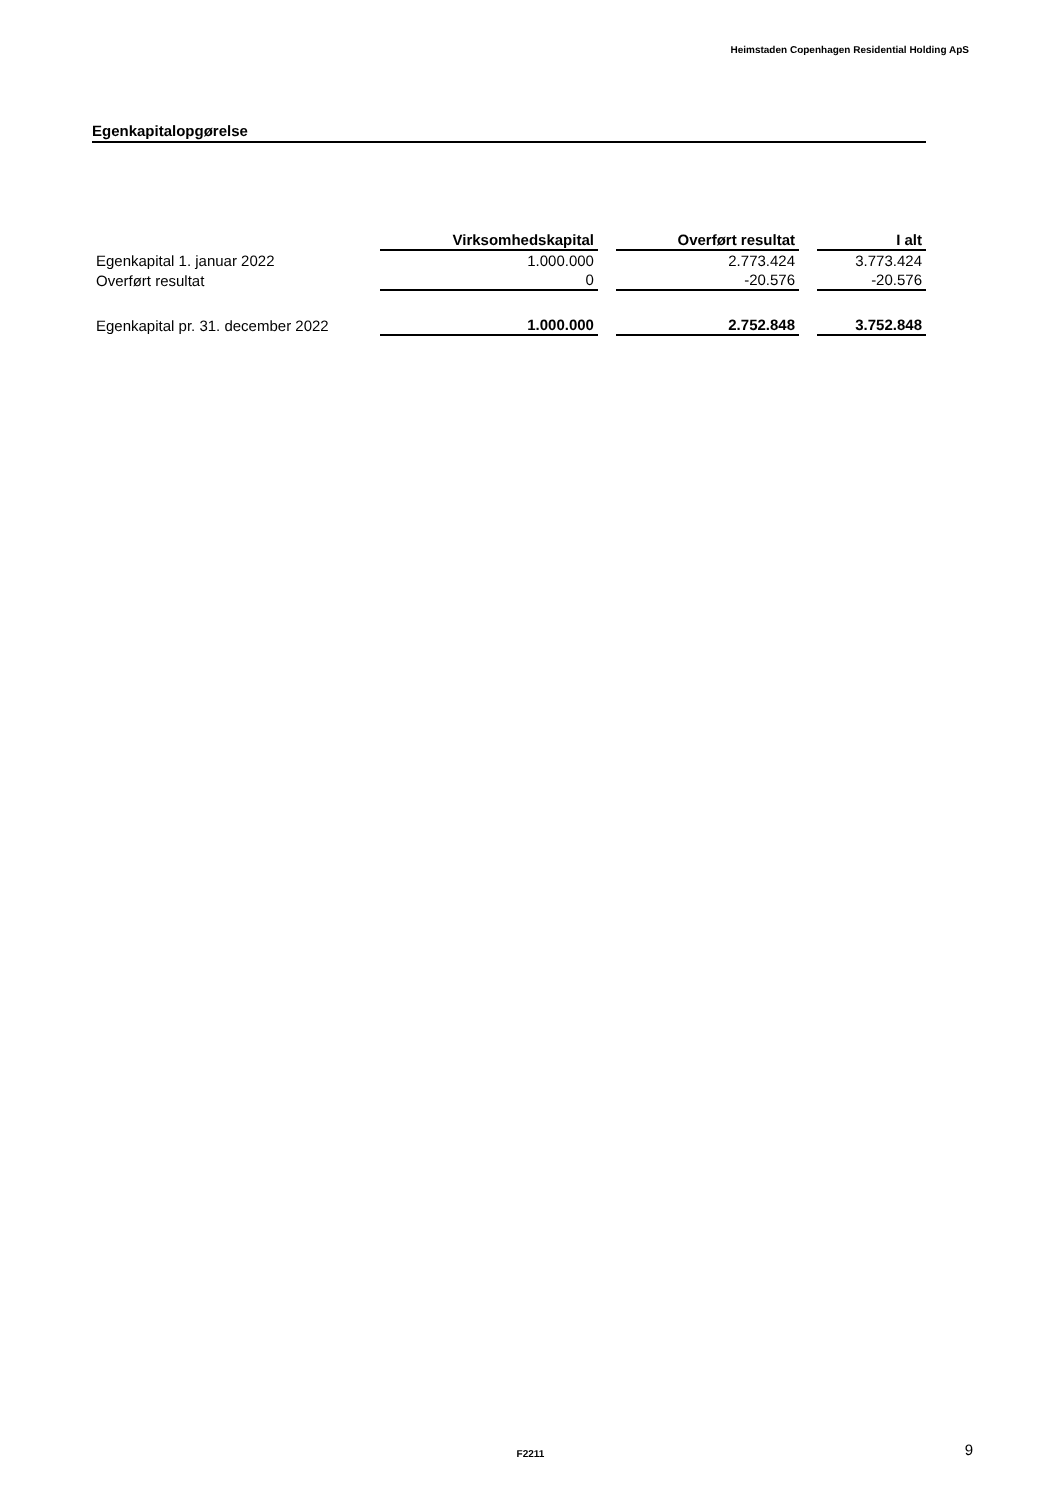Heimstaden Copenhagen Residential Holding ApS
Egenkapitalopgørelse
| | Virksomhedskapital | | Overført resultat | | I alt |
| Egenkapital 1. januar 2022 | 1.000.000 | | 2.773.424 | | 3.773.424 |
| Overført resultat | 0 | | -20.576 | | -20.576 |
| Egenkapital pr. 31. december 2022 | 1.000.000 | | 2.752.848 | | 3.752.848 |
F2211 9